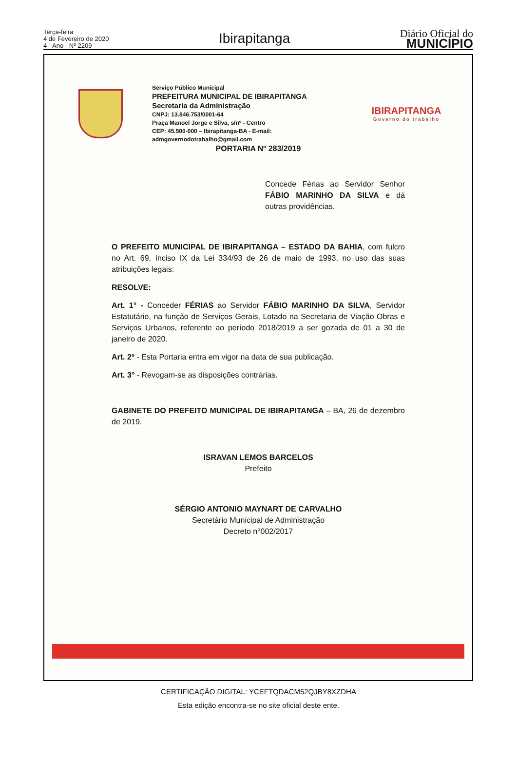Terça-feira
4 de Fevereiro de 2020
4 - Ano - Nº 2209
Ibirapitanga
Diário Oficial do
MUNICÍPIO
Serviço Público Municipal
PREFEITURA MUNICIPAL DE IBIRAPITANGA
Secretaria da Administração
CNPJ: 13.846.753/0001-64
Praça Manoel Jorge e Silva, s/nº - Centro
CEP: 45.500-000 – Ibirapitanga-BA - E-mail: admgovernodotrabalho@gmail.com
IBIRAPITANGA
Governo do trabalho
PORTARIA Nº 283/2019
Concede Férias ao Servidor Senhor FÁBIO MARINHO DA SILVA e dá outras providências.
O PREFEITO MUNICIPAL DE IBIRAPITANGA – ESTADO DA BAHIA, com fulcro no Art. 69, Inciso IX da Lei 334/93 de 26 de maio de 1993, no uso das suas atribuições legais:
RESOLVE:
Art. 1° - Conceder FÉRIAS ao Servidor FÁBIO MARINHO DA SILVA, Servidor Estatutário, na função de Serviços Gerais, Lotado na Secretaria de Viação Obras e Serviços Urbanos, referente ao período 2018/2019 a ser gozada de 01 a 30 de janeiro de 2020.
Art. 2º - Esta Portaria entra em vigor na data de sua publicação.
Art. 3° - Revogam-se as disposições contrárias.
GABINETE DO PREFEITO MUNICIPAL DE IBIRAPITANGA – BA, 26 de dezembro de 2019.
ISRAVAN LEMOS BARCELOS
Prefeito
SÉRGIO ANTONIO MAYNART DE CARVALHO
Secretário Municipal de Administração
Decreto n°002/2017
CERTIFICAÇÃO DIGITAL: YCEFTQDACM52QJBY8XZDHA
Esta edição encontra-se no site oficial deste ente.